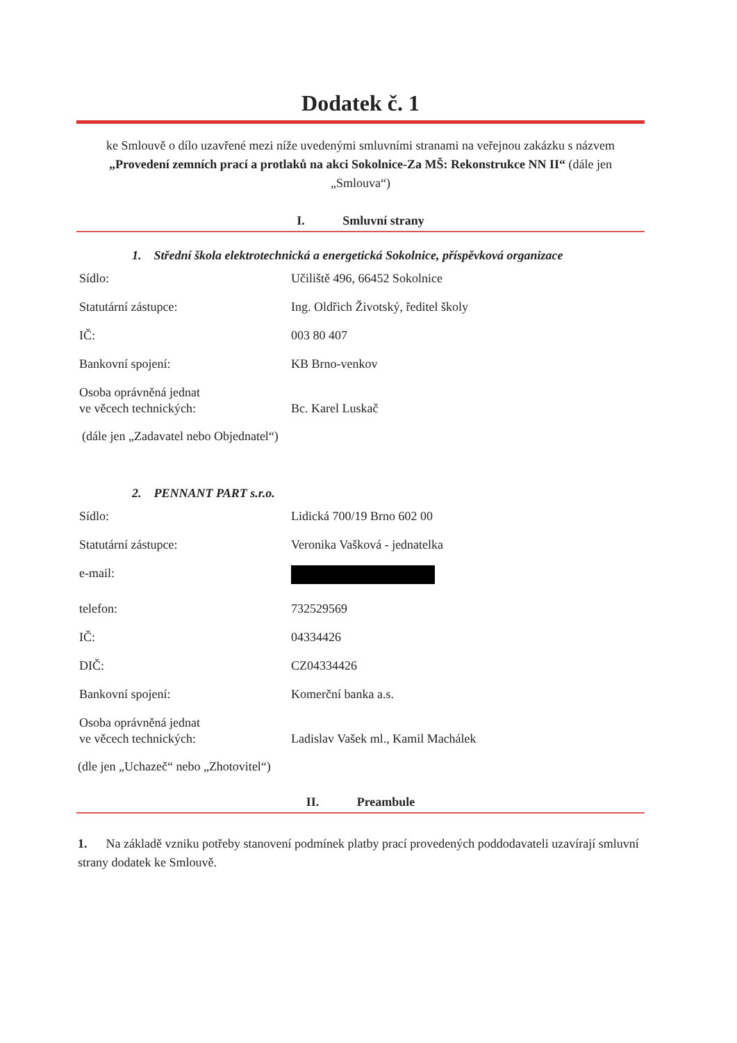Dodatek č. 1
ke Smlouvě o dílo uzavřené mezi níže uvedenými smluvními stranami na veřejnou zakázku s názvem „Provedení zemních prací a protlaků na akci Sokolnice-Za MŠ: Rekonstrukce NN II“ (dále jen „Smlouva“)
I. Smluvní strany
1. Střední škola elektrotechnická a energetická Sokolnice, příspěvková organizace
Sídlo: Učiliště 496, 66452 Sokolnice
Statutární zástupce: Ing. Oldřich Životský, ředitel školy
IČ: 003 80 407
Bankovní spojení: KB Brno-venkov
Osoba oprávněná jednat
ve věcech technických:
Bc. Karel Luskač
(dále jen „Zadavatel nebo Objednatel“)
2. PENNANT PART s.r.o.
Sídlo: Lidická 700/19 Brno 602 00
Statutární zástupce: Veronika Vašková - jednatelka
e-mail:
telefon: 732529569
IČ: 04334426
DIČ: CZ04334426
Bankovní spojení: Komerční banka a.s.
Osoba oprávněná jednat
ve věcech technických:
Ladislav Vašek ml., Kamil Machálek
(dle jen „Uchazeč“ nebo „Zhotovitel“)
II. Preambule
1. Na základě vzniku potřeby stanovení podmínek platby prací provedených poddodavateli uzavírají smluvní strany dodatek ke Smlouvě.